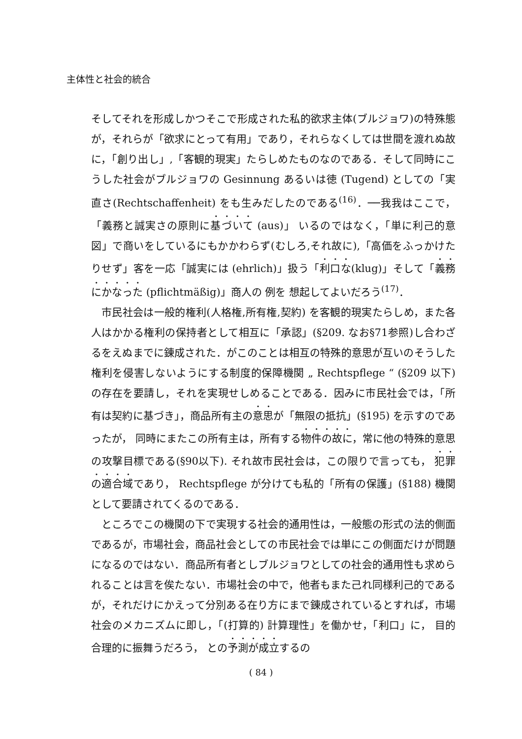主体性と社会的統合
そしてそれを形成しかつそこで形成された私的欲求主体(ブルジョワ)の特殊態が，それらが「欲求にとって有用」であり，それらなくしては世間を渡れぬ故に，「創り出し」,「客観的現実」たらしめたものなのである．そして同時にこうした社会がブルジョワの Gesinnung あるいは徳 (Tugend) としての「実直さ(Rechtschaffenheit) をも生みだしたのである<sup>(16)</sup>．──我我はここで，「義務と誠実さの原則に基づいて (aus)」 いるのではなく，「単に利己的意図」で商いをしているにもかかわらず(むしろ,それ故に),「高価をふっかけたりせず」客を一応「誠実には (ehrlich)」扱う「利口な(klug)」そして「義務にかなった (pflichtmäßig)」商人の 例を 想起してよいだろう<sup>(17)</sup>．
市民社会は一般的権利(人格権,所有権,契約) を客観的現実たらしめ，また各人はかかる権利の保持者として相互に「承認」(§209. なお§71参照)し合わざるをえぬまでに錬成された．がこのことは相互の特殊的意思が互いのそうした権利を侵害しないようにする制度的保障機関 „ Rechtspflege “ (§209 以下) の存在を要請し，それを実現せしめることである．因みに市民社会では，「所有は契約に基づき」，商品所有主の意思が「無限の抵抗」(§195) を示すのであったが， 同時にまたこの所有主は，所有する物件の故に，常に他の特殊的意思の攻撃目標である(§90以下). それ故市民社会は，この限りで言っても， 犯罪の適合域であり， Rechtspflege が分けても私的「所有の保護」(§188) 機関として要請されてくるのである．
ところでこの機関の下で実現する社会的通用性は，一般態の形式の法的側面であるが，市場社会，商品社会としての市民社会では単にこの側面だけが問題になるのではない．商品所有者としブルジョワとしての社会的通用性も求められることは言を俟たない．市場社会の中で，他者もまた己れ同様利己的であるが，それだけにかえって分別ある在り方にまで錬成されているとすれば，市場社会のメカニズムに即し，「(打算的) 計算理性」を働かせ，「利口」に， 目的合理的に振舞うだろう， との予測が成立するの
( 84 )